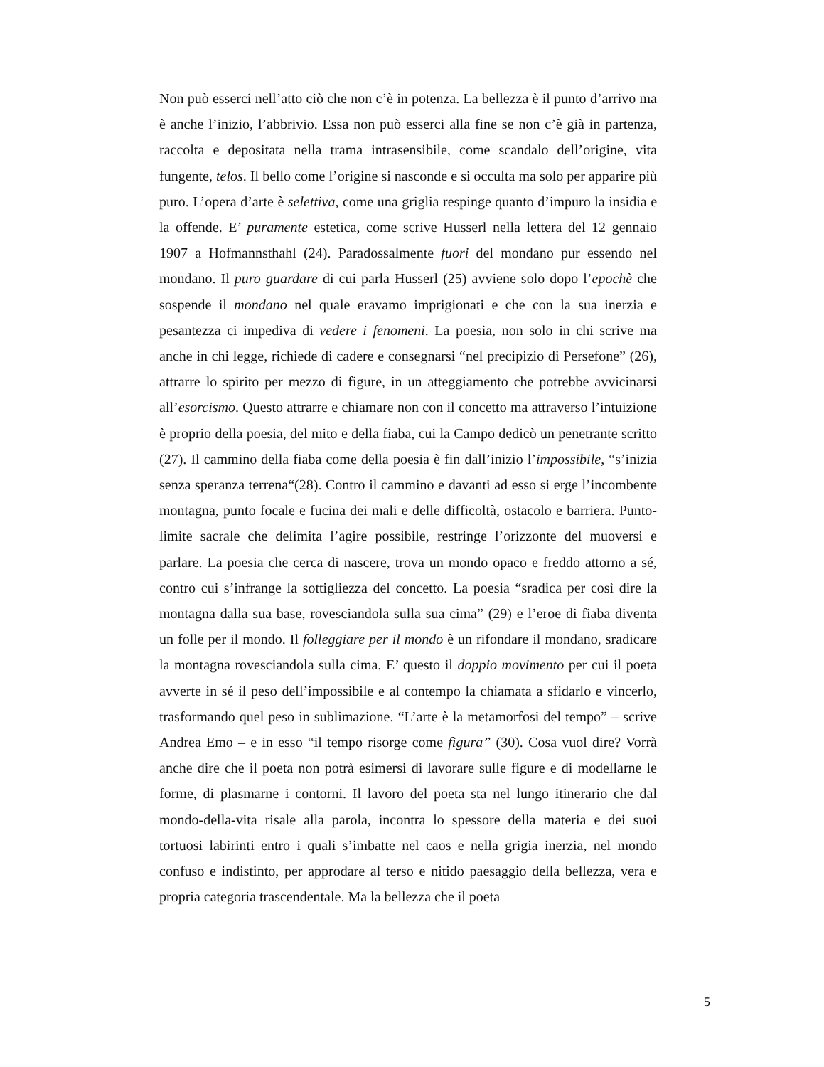Non può esserci nell’atto ciò che non c’è in potenza. La bellezza è il punto d’arrivo ma è anche l’inizio, l’abbrivio. Essa non può esserci alla fine se non c’è già in partenza, raccolta e depositata nella trama intrasensibile, come scandalo dell’origine, vita fungente, telos. Il bello come l’origine si nasconde e si occulta ma solo per apparire più puro. L’opera d’arte è selettiva, come una griglia respinge quanto d’impuro la insidia e la offende. E’ puramente estetica, come scrive Husserl nella lettera del 12 gennaio 1907 a Hofmannsthahl (24). Paradossalmente fuori del mondano pur essendo nel mondano. Il puro guardare di cui parla Husserl (25) avviene solo dopo l’epochè che sospende il mondano nel quale eravamo imprigionati e che con la sua inerzia e pesantezza ci impediva di vedere i fenomeni. La poesia, non solo in chi scrive ma anche in chi legge, richiede di cadere e consegnarsi “nel precipizio di Persefone” (26), attrarre lo spirito per mezzo di figure, in un atteggiamento che potrebbe avvicinarsi all’esorcismo. Questo attrarre e chiamare non con il concetto ma attraverso l’intuizione è proprio della poesia, del mito e della fiaba, cui la Campo dedicò un penetrante scritto (27). Il cammino della fiaba come della poesia è fin dall’inizio l’impossibile, “s’inizia senza speranza terrena“(28). Contro il cammino e davanti ad esso si erge l’incombente montagna, punto focale e fucina dei mali e delle difficoltà, ostacolo e barriera. Punto-limite sacrale che delimita l’agire possibile, restringe l’orizzonte del muoversi e parlare. La poesia che cerca di nascere, trova un mondo opaco e freddo attorno a sé, contro cui s’infrange la sottigliezza del concetto. La poesia “sradica per così dire la montagna dalla sua base, rovesciandola sulla sua cima” (29) e l’eroe di fiaba diventa un folle per il mondo. Il folleggiare per il mondo è un rifondare il mondano, sradicare la montagna rovesciandola sulla cima. E’ questo il doppio movimento per cui il poeta avverte in sé il peso dell’impossibile e al contempo la chiamata a sfidarlo e vincerlo, trasformando quel peso in sublimazione. “L’arte è la metamorfosi del tempo” – scrive Andrea Emo – e in esso “il tempo risorge come figura” (30). Cosa vuol dire? Vorrà anche dire che il poeta non potrà esimersi di lavorare sulle figure e di modellarne le forme, di plasmarne i contorni. Il lavoro del poeta sta nel lungo itinerario che dal mondo-della-vita risale alla parola, incontra lo spessore della materia e dei suoi tortuosi labirinti entro i quali s’imbatte nel caos e nella grigia inerzia, nel mondo confuso e indistinto, per approdare al terso e nitido paesaggio della bellezza, vera e propria categoria trascendentale. Ma la bellezza che il poeta
5